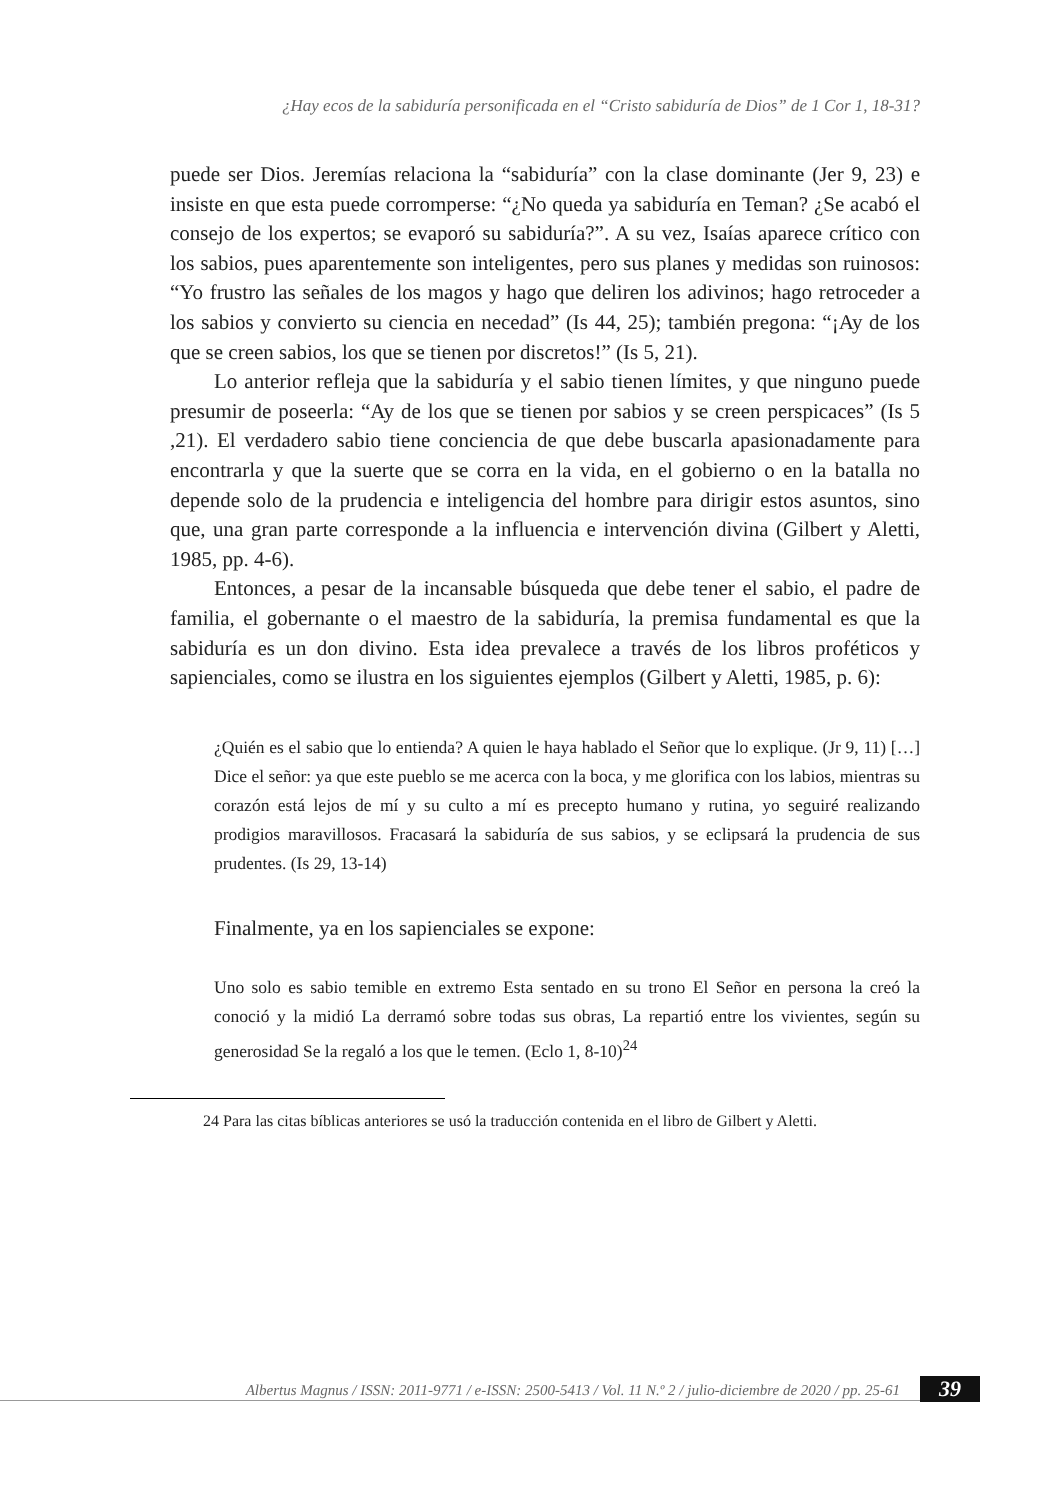¿Hay ecos de la sabiduría personificada en el “Cristo sabiduría de Dios” de 1 Cor 1, 18-31?
puede ser Dios. Jeremías relaciona la “sabiduría” con la clase dominante (Jer 9, 23) e insiste en que esta puede corromperse: “¿No queda ya sabiduría en Teman? ¿Se acabó el consejo de los expertos; se evaporó su sabiduría?”. A su vez, Isaías aparece crítico con los sabios, pues aparentemente son inteligentes, pero sus planes y medidas son ruinosos: “Yo frustro las señales de los magos y hago que deliren los adivinos; hago retroceder a los sabios y convierto su ciencia en necedad” (Is 44, 25); también pregona: “¡Ay de los que se creen sabios, los que se tienen por discretos!” (Is 5, 21).
Lo anterior refleja que la sabiduría y el sabio tienen límites, y que ninguno puede presumir de poseerla: “Ay de los que se tienen por sabios y se creen perspicaces” (Is 5 ,21). El verdadero sabio tiene conciencia de que debe buscarla apasionadamente para encontrarla y que la suerte que se corra en la vida, en el gobierno o en la batalla no depende solo de la prudencia e inteligencia del hombre para dirigir estos asuntos, sino que, una gran parte corresponde a la influencia e intervención divina (Gilbert y Aletti, 1985, pp. 4-6).
Entonces, a pesar de la incansable búsqueda que debe tener el sabio, el padre de familia, el gobernante o el maestro de la sabiduría, la premisa fundamental es que la sabiduría es un don divino. Esta idea prevalece a través de los libros proféticos y sapienciales, como se ilustra en los siguientes ejemplos (Gilbert y Aletti, 1985, p. 6):
¿Quién es el sabio que lo entienda? A quien le haya hablado el Señor que lo explique. (Jr 9, 11) […] Dice el señor: ya que este pueblo se me acerca con la boca, y me glorifica con los labios, mientras su corazón está lejos de mí y su culto a mí es precepto humano y rutina, yo seguiré realizando prodigios maravillosos. Fracasará la sabiduría de sus sabios, y se eclipsará la prudencia de sus prudentes. (Is 29, 13-14)
Finalmente, ya en los sapienciales se expone:
Uno solo es sabio temible en extremo Esta sentado en su trono El Señor en persona la creó la conoció y la midió La derramó sobre todas sus obras, La repartió entre los vivientes, según su generosidad Se la regaló a los que le temen. (Eclo 1, 8-10)<sup>24</sup>
24 Para las citas bíblicas anteriores se usó la traducción contenida en el libro de Gilbert y Aletti.
Albertus Magnus / ISSN: 2011-9771 / e-ISSN: 2500-5413 / Vol. 11 N.º 2 / julio-diciembre de 2020 / pp. 25-61
39